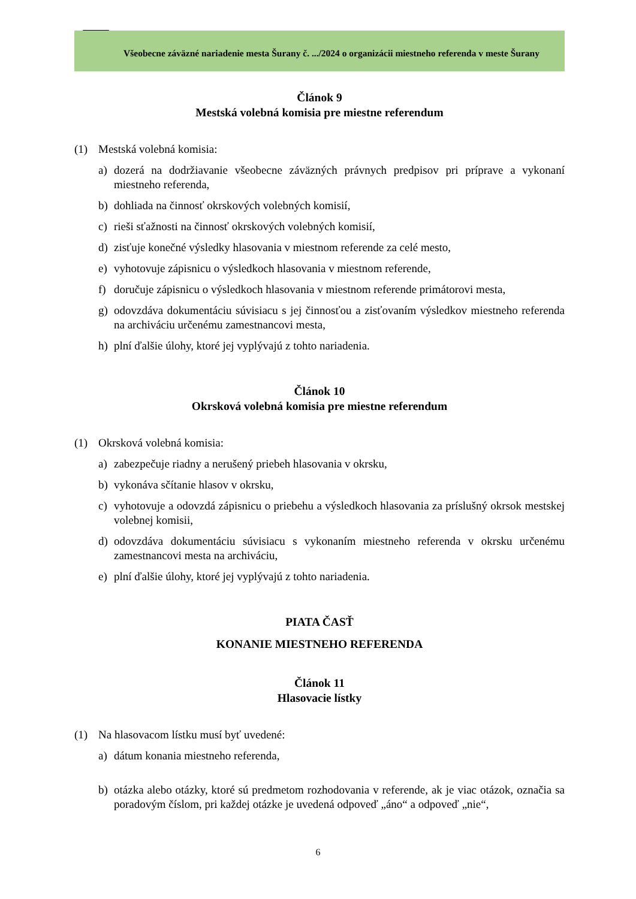Všeobecne záväzné nariadenie mesta Šurany č. .../2024 o organizácii miestneho referenda v meste Šurany
Článok 9
Mestská volebná komisia pre miestne referendum
(1) Mestská volebná komisia:
a) dozerá na dodržiavanie všeobecne záväzných právnych predpisov pri príprave a vykonaní miestneho referenda,
b) dohliada na činnosť okrskových volebných komisií,
c) rieši sťažnosti na činnosť okrskových volebných komisií,
d) zisťuje konečné výsledky hlasovania v miestnom referende za celé mesto,
e) vyhotovuje zápisnicu o výsledkoch hlasovania v miestnom referende,
f) doručuje zápisnicu o výsledkoch hlasovania v miestnom referende primátorovi mesta,
g) odovzdáva dokumentáciu súvisiacu s jej činnosťou a zisťovaním výsledkov miestneho referenda na archiváciu určenému zamestnancovi mesta,
h) plní ďalšie úlohy, ktoré jej vyplývajú z tohto nariadenia.
Článok 10
Okrsková volebná komisia pre miestne referendum
(1) Okrsková volebná komisia:
a) zabezpečuje riadny a nerušený priebeh hlasovania v okrsku,
b) vykonáva sčítanie hlasov v okrsku,
c) vyhotovuje a odovzdá zápisnicu o priebehu a výsledkoch hlasovania za príslušný okrsok mestskej volebnej komisii,
d) odovzdáva dokumentáciu súvisiacu s vykonaním miestneho referenda v okrsku určenému zamestnancovi mesta na archiváciu,
e) plní ďalšie úlohy, ktoré jej vyplývajú z tohto nariadenia.
PIATA ČASŤ
KONANIE MIESTNEHO REFERENDA
Článok 11
Hlasovacie lístky
(1) Na hlasovacom lístku musí byť uvedené:
a) dátum konania miestneho referenda,
b) otázka alebo otázky, ktoré sú predmetom rozhodovania v referende, ak je viac otázok, označia sa poradovým číslom, pri každej otázke je uvedená odpoveď „áno“ a odpoveď „nie“,
6